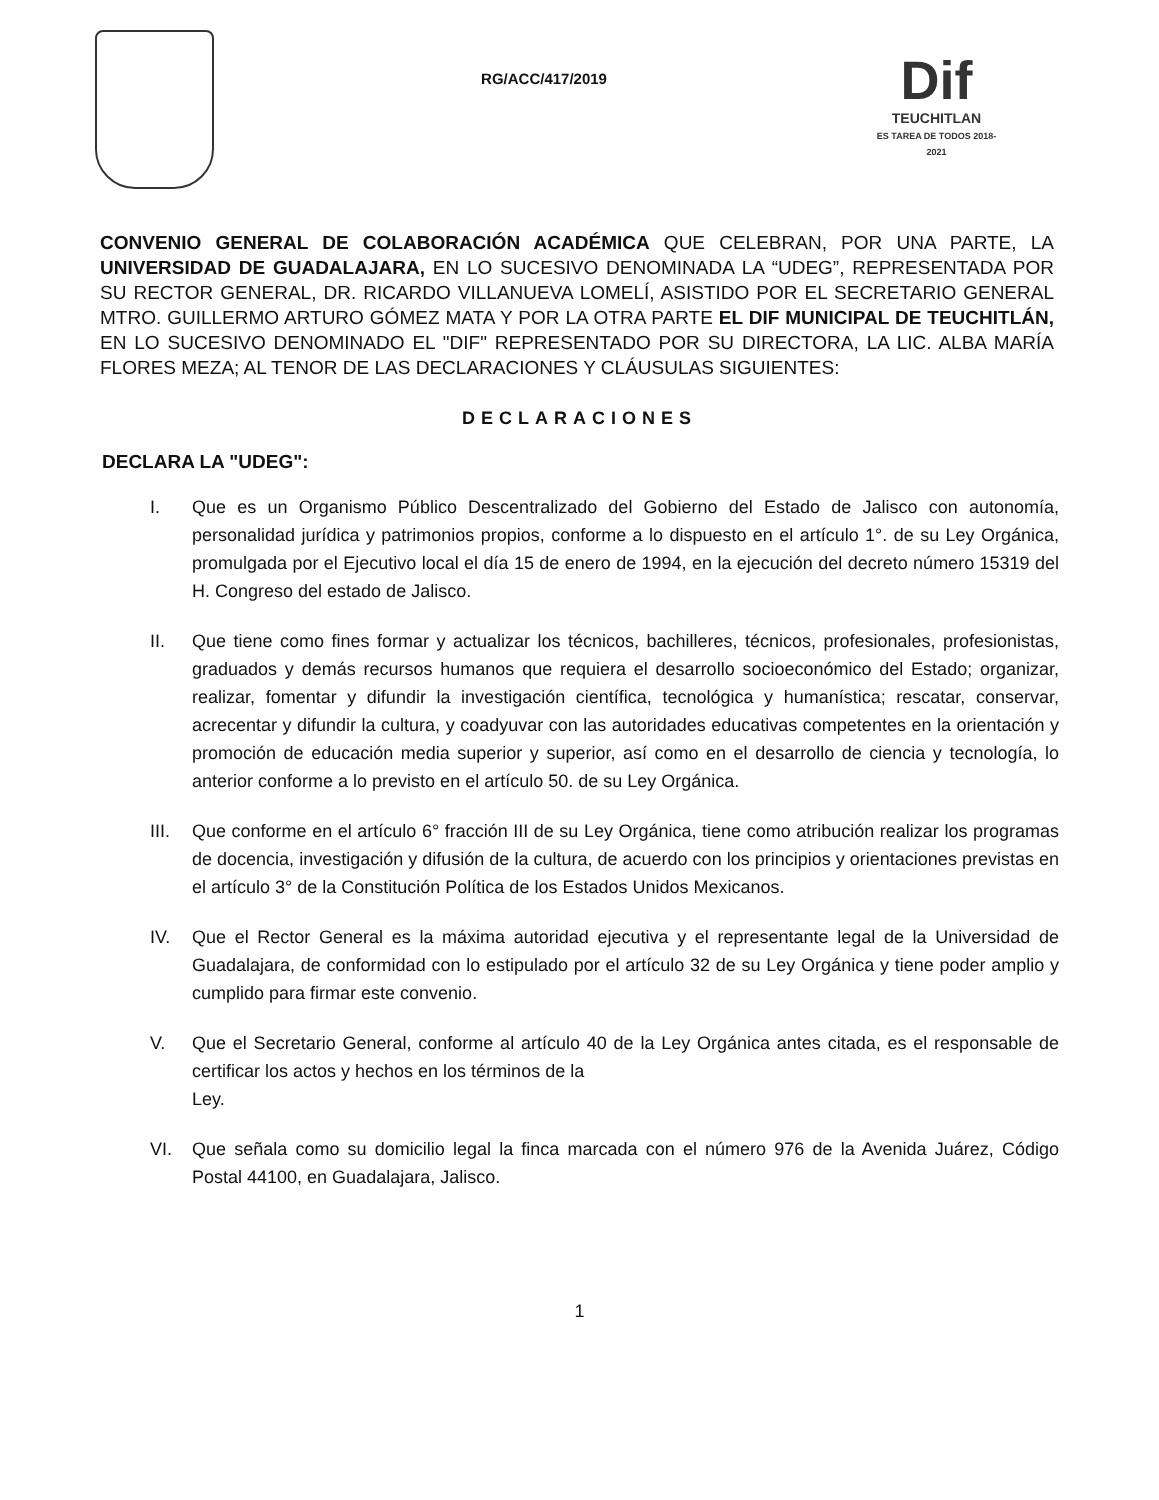RG/ACC/417/2019
Dif
TEUCHITLAN
ES TAREA DE TODOS 2018-2021
CONVENIO GENERAL DE COLABORACIÓN ACADÉMICA QUE CELEBRAN, POR UNA PARTE, LA UNIVERSIDAD DE GUADALAJARA, EN LO SUCESIVO DENOMINADA LA “UDEG”, REPRESENTADA POR SU RECTOR GENERAL, DR. RICARDO VILLANUEVA LOMELÍ, ASISTIDO POR EL SECRETARIO GENERAL MTRO. GUILLERMO ARTURO GÓMEZ MATA Y POR LA OTRA PARTE EL DIF MUNICIPAL DE TEUCHITLÁN, EN LO SUCESIVO DENOMINADO EL "DIF" REPRESENTADO POR SU DIRECTORA, LA LIC. ALBA MARÍA FLORES MEZA; AL TENOR DE LAS DECLARACIONES Y CLÁUSULAS SIGUIENTES:
DECLARACIONES
DECLARA LA "UDEG":
I. Que es un Organismo Público Descentralizado del Gobierno del Estado de Jalisco con autonomía, personalidad jurídica y patrimonios propios, conforme a lo dispuesto en el artículo 1°. de su Ley Orgánica, promulgada por el Ejecutivo local el día 15 de enero de 1994, en la ejecución del decreto número 15319 del H. Congreso del estado de Jalisco.
II. Que tiene como fines formar y actualizar los técnicos, bachilleres, técnicos, profesionales, profesionistas, graduados y demás recursos humanos que requiera el desarrollo socioeconómico del Estado; organizar, realizar, fomentar y difundir la investigación científica, tecnológica y humanística; rescatar, conservar, acrecentar y difundir la cultura, y coadyuvar con las autoridades educativas competentes en la orientación y promoción de educación media superior y superior, así como en el desarrollo de ciencia y tecnología, lo anterior conforme a lo previsto en el artículo 50. de su Ley Orgánica.
III. Que conforme en el artículo 6° fracción III de su Ley Orgánica, tiene como atribución realizar los programas de docencia, investigación y difusión de la cultura, de acuerdo con los principios y orientaciones previstas en el artículo 3° de la Constitución Política de los Estados Unidos Mexicanos.
IV. Que el Rector General es la máxima autoridad ejecutiva y el representante legal de la Universidad de Guadalajara, de conformidad con lo estipulado por el artículo 32 de su Ley Orgánica y tiene poder amplio y cumplido para firmar este convenio.
V. Que el Secretario General, conforme al artículo 40 de la Ley Orgánica antes citada, es el responsable de certificar los actos y hechos en los términos de la
Ley.
VI. Que señala como su domicilio legal la finca marcada con el número 976 de la Avenida Juárez, Código Postal 44100, en Guadalajara, Jalisco.
1